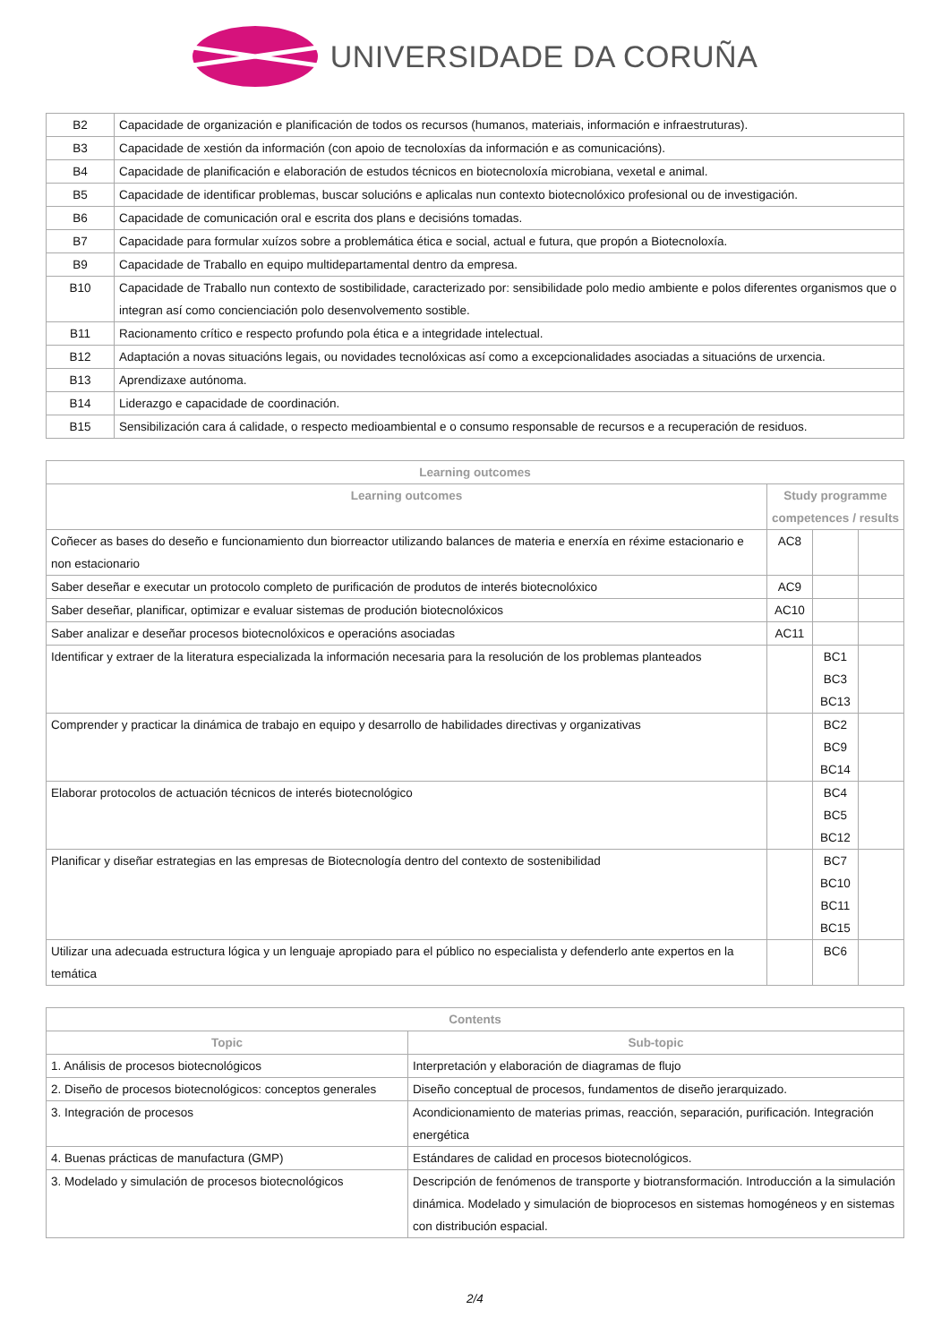UNIVERSIDADE DA CORUÑA
| B2 | Capacidade de organización e planificación de todos os recursos (humanos, materiais, información e infraestruturas). |
| B3 | Capacidade de xestión da información (con apoio de tecnoloxías da información e as comunicacións). |
| B4 | Capacidade de planificación e elaboración de estudos técnicos en biotecnoloxía microbiana, vexetal e animal. |
| B5 | Capacidade de identificar problemas, buscar solucións e aplicalas nun contexto biotecnolóxico profesional ou de investigación. |
| B6 | Capacidade de comunicación oral e escrita dos plans e decisións tomadas. |
| B7 | Capacidade para formular xuízos sobre a problemática ética e social, actual e futura, que propón a Biotecnoloxía. |
| B9 | Capacidade de Traballo en equipo multidepartamental dentro da empresa. |
| B10 | Capacidade de Traballo nun contexto de sostibilidade, caracterizado por: sensibilidade polo medio ambiente e polos diferentes organismos que o integran así como concienciación polo desenvolvemento sostible. |
| B11 | Racionamento crítico e respecto profundo pola ética e a integridade intelectual. |
| B12 | Adaptación a novas situacións legais, ou novidades tecnolóxicas así como a excepcionalidades asociadas a situacións de urxencia. |
| B13 | Aprendizaxe autónoma. |
| B14 | Liderazgo e capacidade de coordinación. |
| B15 | Sensibilización cara á calidade, o respecto medioambiental e o consumo responsable de recursos e a recuperación de residuos. |
| Learning outcomes | | | |
| --- | --- | --- | --- |
| Learning outcomes | Study programme competences / results | | |
| Coñecer as bases do deseño e funcionamiento dun biorreactor utilizando balances de materia e enerxía en réxime estacionario e non estacionario | AC8 | | |
| Saber deseñar e executar un protocolo completo de purificación de produtos de interés biotecnolóxico | AC9 | | |
| Saber deseñar, planificar, optimizar e evaluar sistemas de produción biotecnolóxicos | AC10 | | |
| Saber analizar e deseñar procesos biotecnolóxicos e operacións asociadas | AC11 | | |
| Identificar y extraer de la literatura especializada la información necesaria para la resolución de los problemas planteados | | BC1 BC3 BC13 | |
| Comprender y practicar la dinámica de trabajo en equipo y desarrollo de habilidades directivas y organizativas | | BC2 BC9 BC14 | |
| Elaborar protocolos de actuación técnicos de interés biotecnológico | | BC4 BC5 BC12 | |
| Planificar y diseñar estrategias en las empresas de Biotecnología dentro del contexto de sostenibilidad | | BC7 BC10 BC11 BC15 | |
| Utilizar una adecuada estructura lógica y un lenguaje apropiado para el público no especialista y defenderlo ante expertos en la temática | | BC6 | |
| Contents | |
| --- | --- |
| Topic | Sub-topic |
| 1. Análisis de procesos biotecnológicos | Interpretación y elaboración de diagramas de flujo |
| 2. Diseño de procesos biotecnológicos: conceptos generales | Diseño conceptual de procesos, fundamentos de diseño jerarquizado. |
| 3. Integración de procesos | Acondicionamiento de materias primas, reacción, separación, purificación. Integración energética |
| 4. Buenas prácticas de manufactura (GMP) | Estándares de calidad en procesos biotecnológicos. |
| 3. Modelado y simulación de procesos biotecnológicos | Descripción de fenómenos de transporte y biotransformación. Introducción a la simulación dinámica. Modelado y simulación de bioprocesos en sistemas homogéneos y en sistemas con distribución espacial. |
2/4